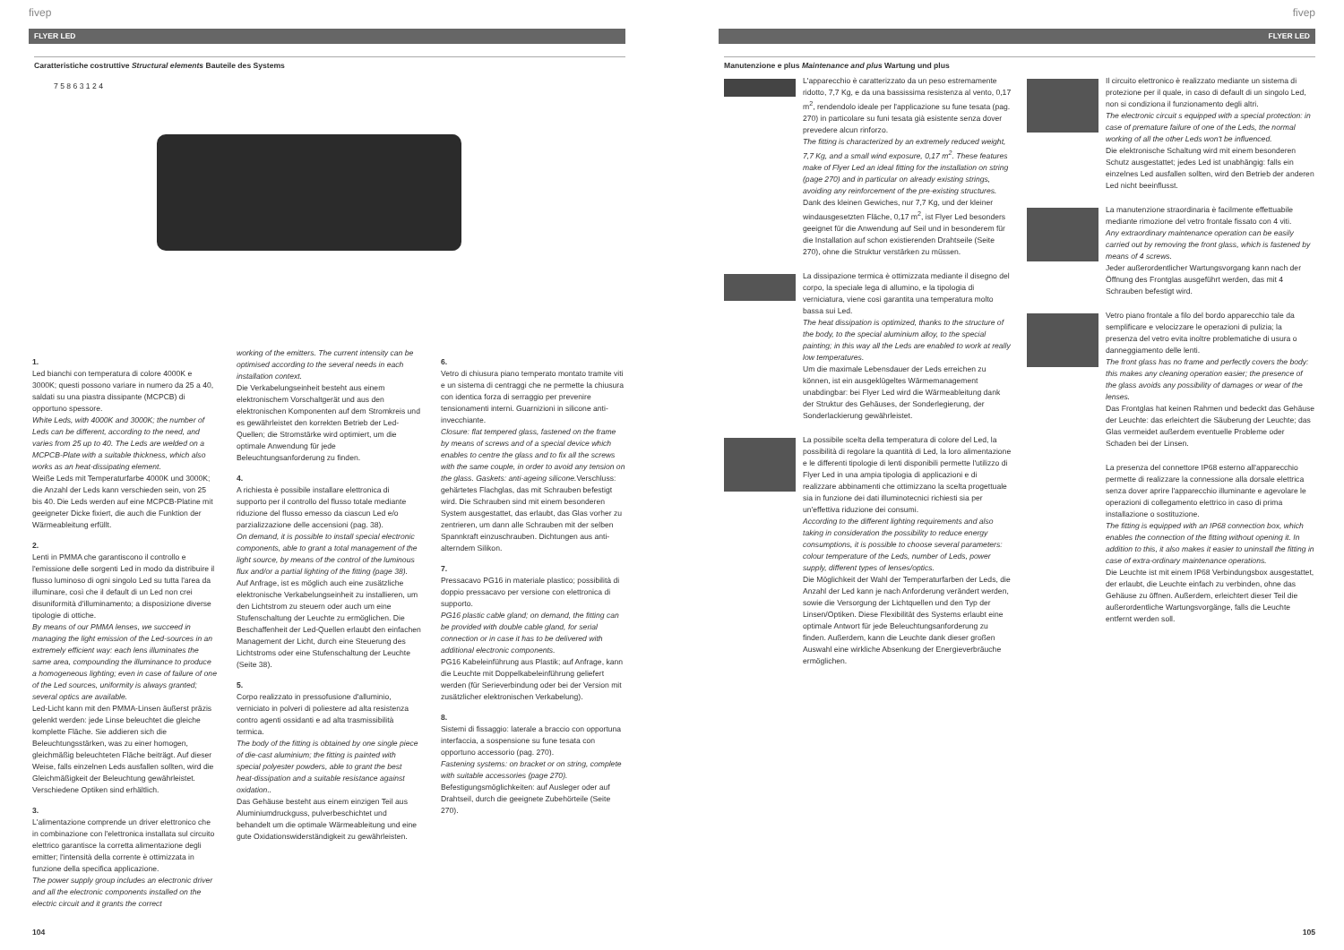fivep
FLYER LED
Caratteristiche costruttive Structural elements Bauteile des Systems
7 5 8 6 3 1 2 4
1.
Led bianchi con temperatura di colore 4000K e 3000K; questi possono variare in numero da 25 a 40, saldati su una piastra dissipante (MCPCB) di opportuno spessore.
White Leds, with 4000K and 3000K; the number of Leds can be different, according to the need, and varies from 25 up to 40. The Leds are welded on a MCPCB-Plate with a suitable thickness, which also works as an heat-dissipating element.
Weiße Leds mit Temperaturfarbe 4000K und 3000K; die Anzahl der Leds kann verschieden sein, von 25 bis 40. Die Leds werden auf eine MCPCB-Platine mit geeigneter Dicke fixiert, die auch die Funktion der Wärmeableitung erfüllt.
2.
Lenti in PMMA che garantiscono il controllo e l'emissione delle sorgenti Led in modo da distribuire il flusso luminoso di ogni singolo Led su tutta l'area da illuminare, così che il default di un Led non crei disuniformità d'illuminamento; a disposizione diverse tipologie di ottiche.
By means of our PMMA lenses, we succeed in managing the light emission of the Led-sources in an extremely efficient way: each lens illuminates the same area, compounding the illuminance to produce a homogeneous lighting; even in case of failure of one of the Led sources, uniformity is always granted; several optics are available.
Led-Licht kann mit den PMMA-Linsen äußerst präzis gelenkt werden: jede Linse beleuchtet die gleiche komplette Fläche. Sie addieren sich die Beleuchtungsstärken, was zu einer homogen, gleichmäßig beleuchteten Fläche beiträgt. Auf dieser Weise, falls einzelnen Leds ausfallen sollten, wird die Gleichmäßigkeit der Beleuchtung gewährleistet. Verschiedene Optiken sind erhältlich.
3.
L'alimentazione comprende un driver elettronico che in combinazione con l'elettronica installata sul circuito elettrico garantisce la corretta alimentazione degli emitter; l'intensità della corrente è ottimizzata in funzione della specifica applicazione.
The power supply group includes an electronic driver and all the electronic components installed on the electric circuit and it grants the correct
working of the emitters. The current intensity can be optimised according to the several needs in each installation context.
Die Verkabelungseinheit besteht aus einem elektronischem Vorschaltgerät und aus den elektronischen Komponenten auf dem Stromkreis und es gewährleistet den korrekten Betrieb der Led-Quellen; die Stromstärke wird optimiert, um die optimale Anwendung für jede Beleuchtungsanforderung zu finden.
4.
A richiesta è possibile installare elettronica di supporto per il controllo del flusso totale mediante riduzione del flusso emesso da ciascun Led e/o parzializzazione delle accensioni (pag. 38).
On demand, it is possible to install special electronic components, able to grant a total management of the light source, by means of the control of the luminous flux and/or a partial lighting of the fitting (page 38).
Auf Anfrage, ist es möglich auch eine zusätzliche elektronische Verkabelungseinheit zu installieren, um den Lichtstrom zu steuern oder auch um eine Stufenschaltung der Leuchte zu ermöglichen. Die Beschaffenheit der Led-Quellen erlaubt den einfachen Management der Licht, durch eine Steuerung des Lichtstroms oder eine Stufenschaltung der Leuchte (Seite 38).
5.
Corpo realizzato in pressofusione d'alluminio, verniciato in polveri di poliestere ad alta resistenza contro agenti ossidanti e ad alta trasmissibilità termica.
The body of the fitting is obtained by one single piece of die-cast aluminium; the fitting is painted with special polyester powders, able to grant the best heat-dissipation and a suitable resistance against oxidation..
Das Gehäuse besteht aus einem einzigen Teil aus Aluminiumdruckguss, pulverbeschichtet und behandelt um die optimale Wärmeableitung und eine gute Oxidationswiderständigkeit zu gewährleisten.
6.
Vetro di chiusura piano temperato montato tramite viti e un sistema di centraggi che ne permette la chiusura con identica forza di serraggio per prevenire tensionamenti interni. Guarnizioni in silicone anti-invecchiante.
Closure: flat tempered glass, fastened on the frame by means of screws and of a special device which enables to centre the glass and to fix all the screws with the same couple, in order to avoid any tension on the glass. Gaskets: anti-ageing silicone. Verschluss: gehärtetes Flachglas, das mit Schrauben befestigt wird. Die Schrauben sind mit einem besonderen System ausgestattet, das erlaubt, das Glas vorher zu zentrieren, um dann alle Schrauben mit der selben Spannkraft einzuschrauben. Dichtungen aus anti-alterndem Silikon.
7.
Pressacavo PG16 in materiale plastico; possibilità di doppio pressacavo per versione con elettronica di supporto.
PG16 plastic cable gland; on demand, the fitting can be provided with double cable gland, for serial connection or in case it has to be delivered with additional electronic components.
PG16 Kabeleinführung aus Plastik; auf Anfrage, kann die Leuchte mit Doppelkabeleinführung geliefert werden (für Serieverbindung oder bei der Version mit zusätzlicher elektronischen Verkabelung).
8.
Sistemi di fissaggio: laterale a braccio con opportuna interfaccia, a sospensione su fune tesata con opportuno accessorio (pag. 270).
Fastening systems: on bracket or on string, complete with suitable accessories (page 270).
Befestigungsmöglichkeiten: auf Ausleger oder auf Drahtseil, durch die geeignete Zubehörteile (Seite 270).
104
fivep
FLYER LED
Manutenzione e plus Maintenance and plus Wartung und plus
L'apparecchio è caratterizzato da un peso estremamente ridotto, 7,7 Kg, e da una bassissima resistenza al vento, 0,17 m<sup>2</sup>, rendendolo ideale per l'applicazione su fune tesata (pag. 270) in particolare su funi tesata già esistente senza dover prevedere alcun rinforzo.
The fitting is characterized by an extremely reduced weight, 7,7 Kg, and a small wind exposure, 0,17 m<sup>2</sup>. These features make of Flyer Led an ideal fitting for the installation on string (page 270) and in particular on already existing strings, avoiding any reinforcement of the pre-existing structures.
Dank des kleinen Gewiches, nur 7,7 Kg, und der kleiner windausgesetzten Fläche, 0,17 m<sup>2</sup>, ist Flyer Led besonders geeignet für die Anwendung auf Seil und in besonderem für die Installation auf schon existierenden Drahtseile (Seite 270), ohne die Struktur verstärken zu müssen.
La dissipazione termica è ottimizzata mediante il disegno del corpo, la speciale lega di allumino, e la tipologia di verniciatura, viene così garantita una temperatura molto bassa sui Led.
The heat dissipation is optimized, thanks to the structure of the body, to the special aluminium alloy, to the special painting; in this way all the Leds are enabled to work at really low temperatures.
Um die maximale Lebensdauer der Leds erreichen zu können, ist ein ausgeklügeltes Wärmemanagement unabdingbar: bei Flyer Led wird die Wärmeableitung dank der Struktur des Gehäuses, der Sonderlegierung, der Sonderlackierung gewährleistet.
La possibile scelta della temperatura di colore del Led, la possibilità di regolare la quantità di Led, la loro alimentazione e le differenti tipologie di lenti disponibili permette l'utilizzo di Flyer Led in una ampia tipologia di applicazioni e di realizzare abbinamenti che ottimizzano la scelta progettuale sia in funzione dei dati illuminotecnici richiesti sia per un'effettiva riduzione dei consumi.
According to the different lighting requirements and also taking in consideration the possibility to reduce energy consumptions, it is possible to choose several parameters: colour temperature of the Leds, number of Leds, power supply, different types of lenses/optics.
Die Möglichkeit der Wahl der Temperaturfarben der Leds, die Anzahl der Led kann je nach Anforderung verändert werden, sowie die Versorgung der Lichtquellen und den Typ der Linsen/Optiken. Diese Flexibilität des Systems erlaubt eine optimale Antwort für jede Beleuchtungsanforderung zu finden. Außerdem, kann die Leuchte dank dieser großen Auswahl eine wirkliche Absenkung der Energieverbräuche ermöglichen.
Il circuito elettronico è realizzato mediante un sistema di protezione per il quale, in caso di default di un singolo Led, non si condiziona il funzionamento degli altri.
The electronic circuit s equipped with a special protection: in case of premature failure of one of the Leds, the normal working of all the other Leds won't be influenced.
Die elektronische Schaltung wird mit einem besonderen Schutz ausgestattet; jedes Led ist unabhängig: falls ein einzelnes Led ausfallen sollten, wird den Betrieb der anderen Led nicht beeinflusst.
La manutenzione straordinaria è facilmente effettuabile mediante rimozione del vetro frontale fissato con 4 viti.
Any extraordinary maintenance operation can be easily carried out by removing the front glass, which is fastened by means of 4 screws.
Jeder außerordentlicher Wartungsvorgang kann nach der Öffnung des Frontglas ausgeführt werden, das mit 4 Schrauben befestigt wird.
Vetro piano frontale a filo del bordo apparecchio tale da semplificare e velocizzare le operazioni di pulizia; la presenza del vetro evita inoltre problematiche di usura o danneggiamento delle lenti.
The front glass has no frame and perfectly covers the body: this makes any cleaning operation easier; the presence of the glass avoids any possibility of damages or wear of the lenses.
Das Frontglas hat keinen Rahmen und bedeckt das Gehäuse der Leuchte: das erleichtert die Säuberung der Leuchte; das Glas vermeidet außerdem eventuelle Probleme oder Schaden bei der Linsen.
La presenza del connettore IP68 esterno all'apparecchio permette di realizzare la connessione alla dorsale elettrica senza dover aprire l'apparecchio illuminante e agevolare le operazioni di collegamento elettrico in caso di prima installazione o sostituzione.
The fitting is equipped with an IP68 connection box, which enables the connection of the fitting without opening it. In addition to this, it also makes it easier to uninstall the fitting in case of extra-ordinary maintenance operations.
Die Leuchte ist mit einem IP68 Verbindungsbox ausgestattet, der erlaubt, die Leuchte einfach zu verbinden, ohne das Gehäuse zu öffnen. Außerdem, erleichtert dieser Teil die außerordentliche Wartungsvorgänge, falls die Leuchte entfernt werden soll.
105